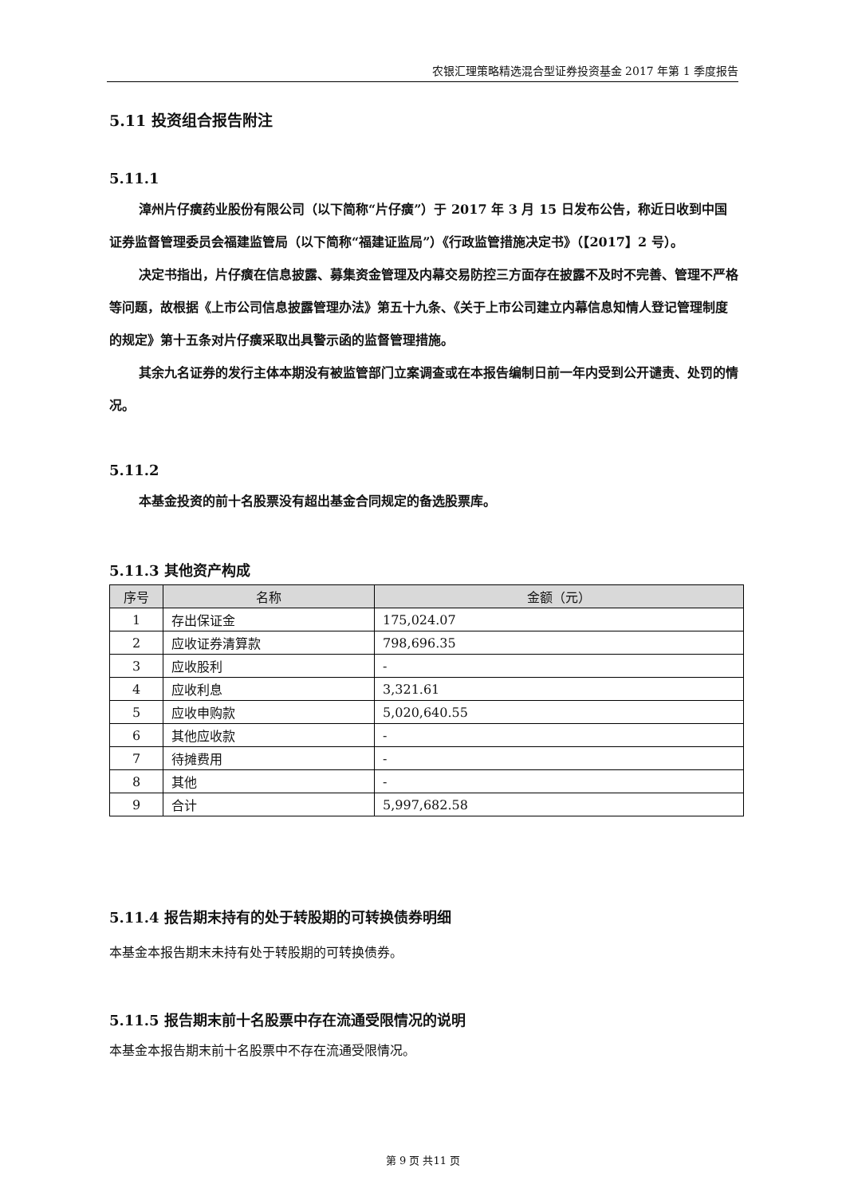农银汇理策略精选混合型证券投资基金 2017 年第 1 季度报告
5.11 投资组合报告附注
5.11.1
漳州片仔癀药业股份有限公司（以下简称“片仔癀”）于 2017 年 3 月 15 日发布公告，称近日收到中国证券监督管理委员会福建监管局（以下简称“福建证监局”）《行政监管措施决定书》（【2017】2 号）。
决定书指出，片仔癀在信息披露、募集资金管理及内幕交易防控三方面存在披露不及时不完善、管理不严格等问题，故根据《上市公司信息披露管理办法》第五十九条、《关于上市公司建立内幕信息知情人登记管理制度的规定》第十五条对片仔癀采取出具警示函的监督管理措施。
其余九名证券的发行主体本期没有被监管部门立案调查或在本报告编制日前一年内受到公开谴责、处罚的情况。
5.11.2
本基金投资的前十名股票没有超出基金合同规定的备选股票库。
5.11.3 其他资产构成
| 序号 | 名称 | 金额（元） |
| --- | --- | --- |
| 1 | 存出保证金 | 175,024.07 |
| 2 | 应收证券清算款 | 798,696.35 |
| 3 | 应收股利 | - |
| 4 | 应收利息 | 3,321.61 |
| 5 | 应收申购款 | 5,020,640.55 |
| 6 | 其他应收款 | - |
| 7 | 待摊费用 | - |
| 8 | 其他 | - |
| 9 | 合计 | 5,997,682.58 |
5.11.4 报告期末持有的处于转股期的可转换债券明细
本基金本报告期末未持有处于转股期的可转换债券。
5.11.5 报告期末前十名股票中存在流通受限情况的说明
本基金本报告期末前十名股票中不存在流通受限情况。
第 9 页 共11 页